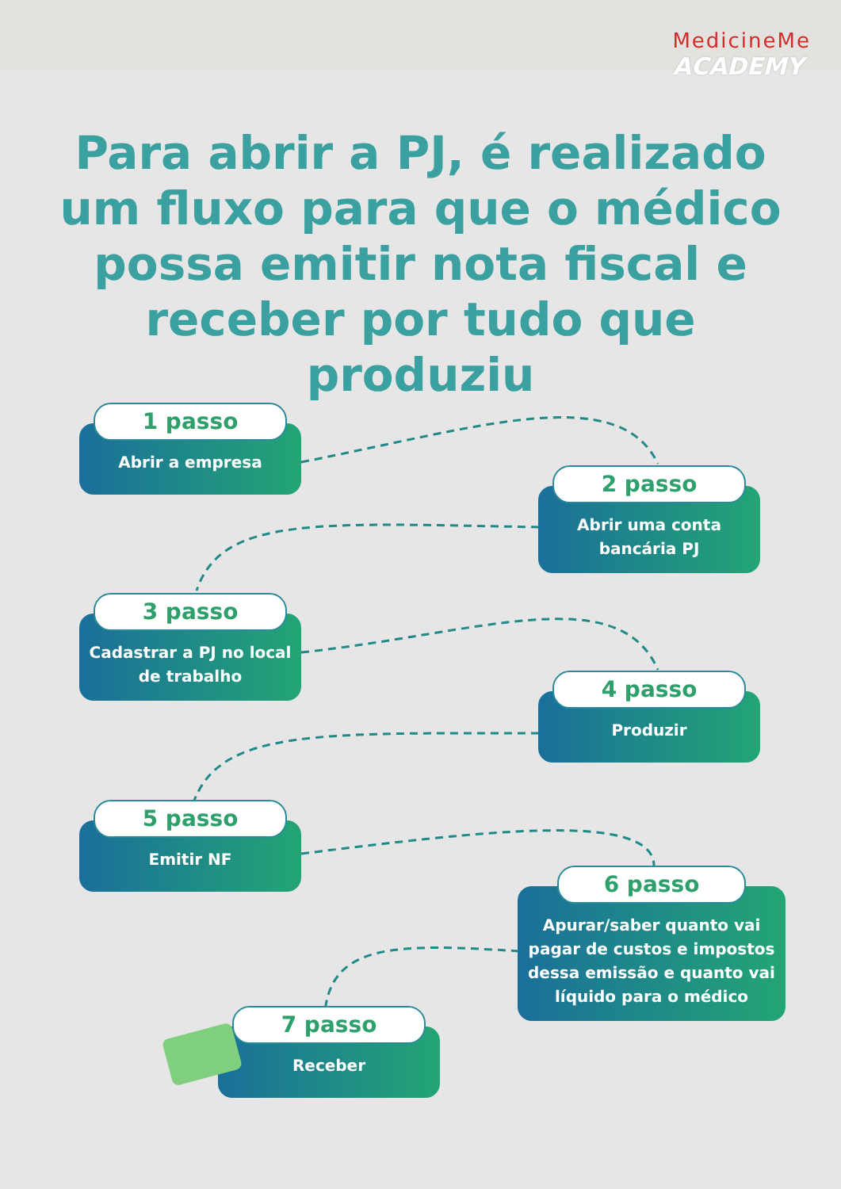MedicineMe
ACADEMY
Para abrir a PJ, é realizado um fluxo para que o médico possa emitir nota fiscal e receber por tudo que produziu
1 passo
Abrir a empresa
2 passo
Abrir uma conta bancária PJ
3 passo
Cadastrar a PJ no local de trabalho
4 passo
Produzir
5 passo
Emitir NF
6 passo
Apurar/saber quanto vai pagar de custos e impostos dessa emissão e quanto vai líquido para o médico
7 passo
Receber